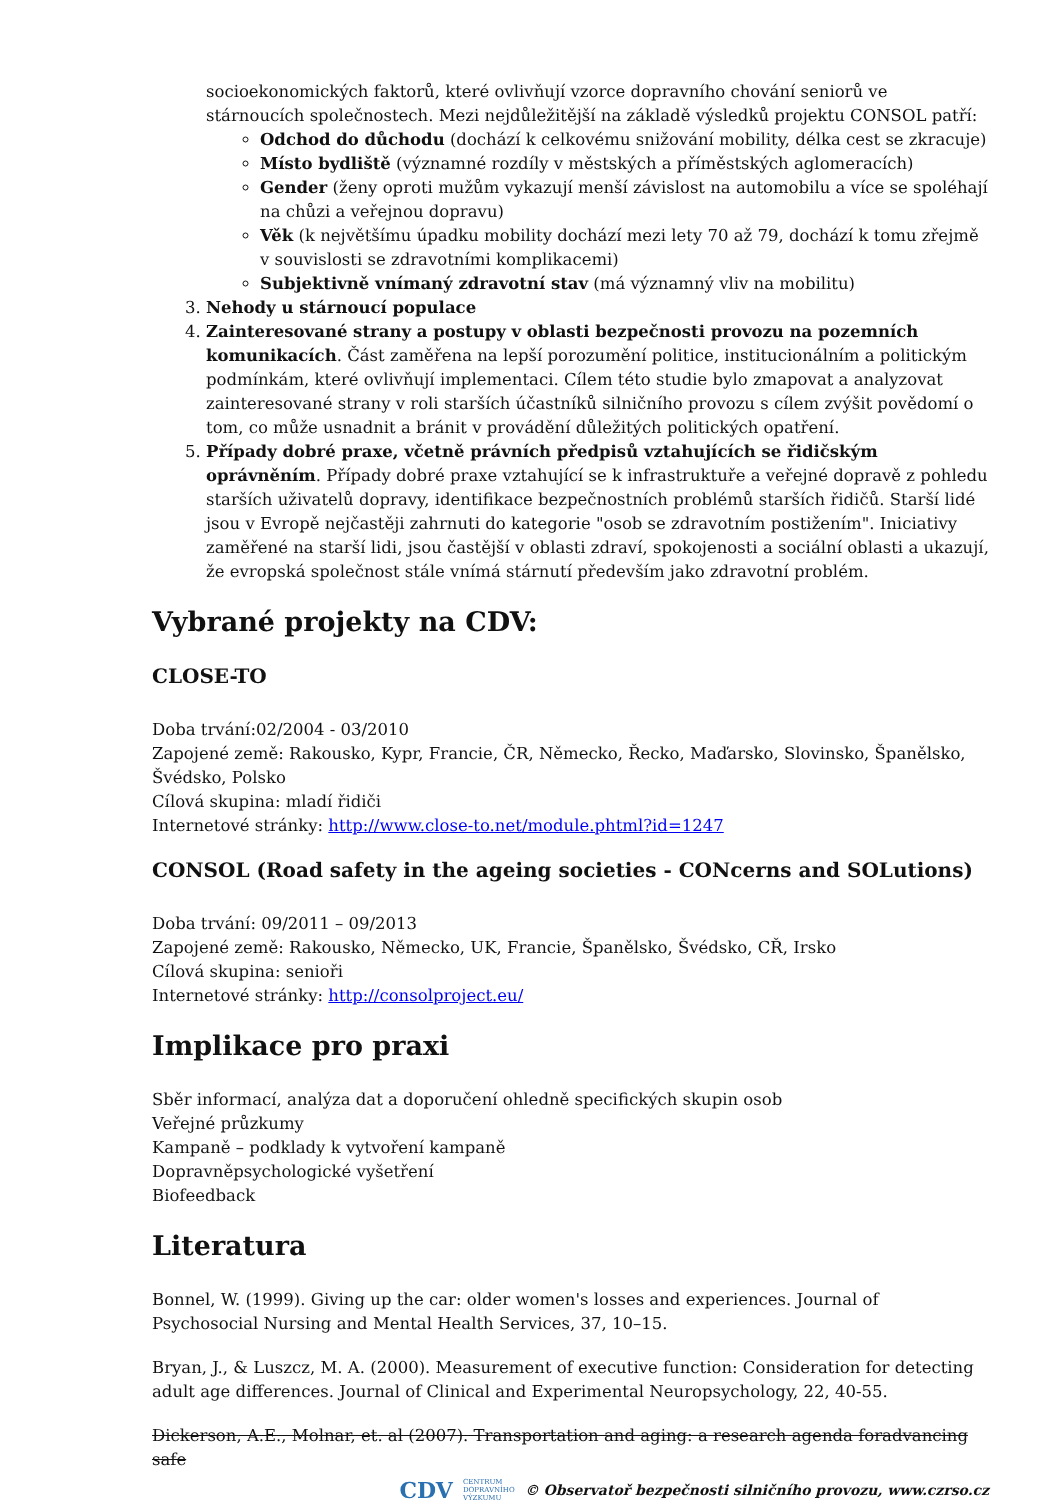socioekonomických faktorů, které ovlivňují vzorce dopravního chování seniorů ve stárnoucích společnostech. Mezi nejdůležitější na základě výsledků projektu CONSOL patří:
Odchod do důchodu (dochází k celkovému snižování mobility, délka cest se zkracuje)
Místo bydliště (významné rozdíly v městských a příměstských aglomeracích)
Gender (ženy oproti mužům vykazují menší závislost na automobilu a více se spoléhají na chůzi a veřejnou dopravu)
Věk (k největšímu úpadku mobility dochází mezi lety 70 až 79, dochází k tomu zřejmě v souvislosti se zdravotními komplikacemi)
Subjektivně vnímaný zdravotní stav (má významný vliv na mobilitu)
3. Nehody u stárnoucí populace
4. Zainteresované strany a postupy v oblasti bezpečnosti provozu na pozemních komunikacích. Část zaměřena na lepší porozumění politice, institucionálním a politickým podmínkám, které ovlivňují implementaci. Cílem této studie bylo zmapovat a analyzovat zainteresované strany v roli starších účastníků silničního provozu s cílem zvýšit povědomí o tom, co může usnadnit a bránit v provádění důležitých politických opatření.
5. Případy dobré praxe, včetně právních předpisů vztahujících se řidičským oprávněním. Případy dobré praxe vztahující se k infrastruktuře a veřejné dopravě z pohledu starších uživatelů dopravy, identifikace bezpečnostních problémů starších řidičů. Starší lidé jsou v Evropě nejčastěji zahrnuti do kategorie "osob se zdravotním postižením". Iniciativy zaměřené na starší lidi, jsou častější v oblasti zdraví, spokojenosti a sociální oblasti a ukazují, že evropská společnost stále vnímá stárnutí především jako zdravotní problém.
Vybrané projekty na CDV:
CLOSE-TO
Doba trvání:02/2004 - 03/2010
Zapojené země: Rakousko, Kypr, Francie, ČR, Německo, Řecko, Maďarsko, Slovinsko, Španělsko, Švédsko, Polsko
Cílová skupina: mladí řidiči
Internetové stránky: http://www.close-to.net/module.phtml?id=1247
CONSOL (Road safety in the ageing societies - CONcerns and SOLutions)
Doba trvání: 09/2011 – 09/2013
Zapojené země: Rakousko, Německo, UK, Francie, Španělsko, Švédsko, CŘ, Irsko
Cílová skupina: senioři
Internetové stránky: http://consolproject.eu/
Implikace pro praxi
Sběr informací, analýza dat a doporučení ohledně specifických skupin osob
Veřejné průzkumy
Kampaně – podklady k vytvoření kampaně
Dopravněpsychologické vyšetření
Biofeedback
Literatura
Bonnel, W. (1999). Giving up the car: older women's losses and experiences. Journal of Psychosocial Nursing and Mental Health Services, 37, 10–15.
Bryan, J., & Luszcz, M. A. (2000). Measurement of executive function: Consideration for detecting adult age differences. Journal of Clinical and Experimental Neuropsychology, 22, 40-55.
Dickerson, A.E., Molnar, et. al (2007). Transportation and aging: a research agenda foradvancing safe
CDV CENTRUM
DOPRAVNÍHO
VÝZKUMU © Observatoř bezpečnosti silničního provozu, www.czrso.cz